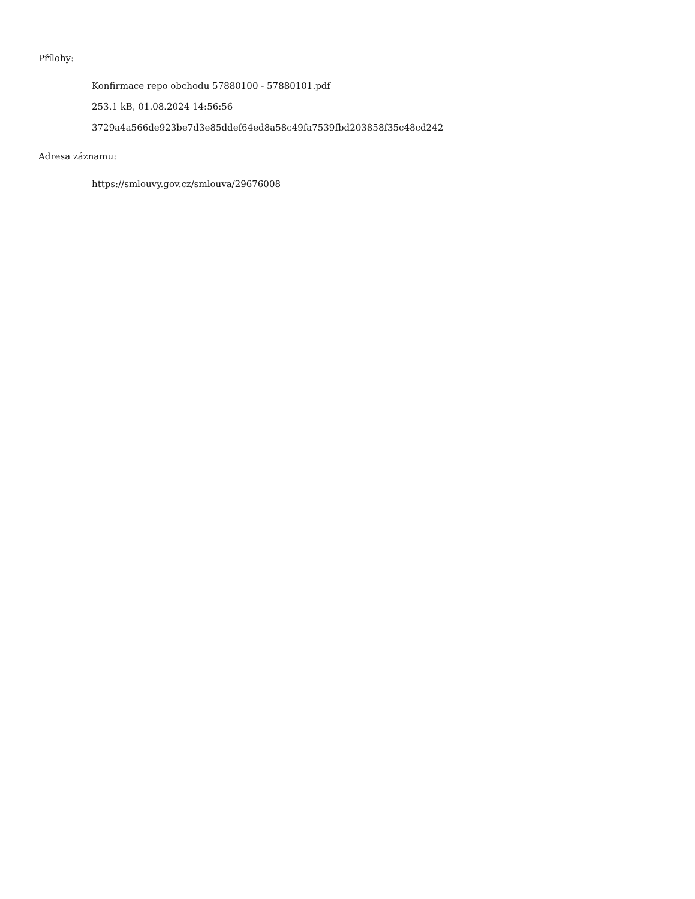Přílohy:
Konfirmace repo obchodu 57880100 - 57880101.pdf
253.1 kB, 01.08.2024 14:56:56
3729a4a566de923be7d3e85ddef64ed8a58c49fa7539fbd203858f35c48cd242
Adresa záznamu:
https://smlouvy.gov.cz/smlouva/29676008